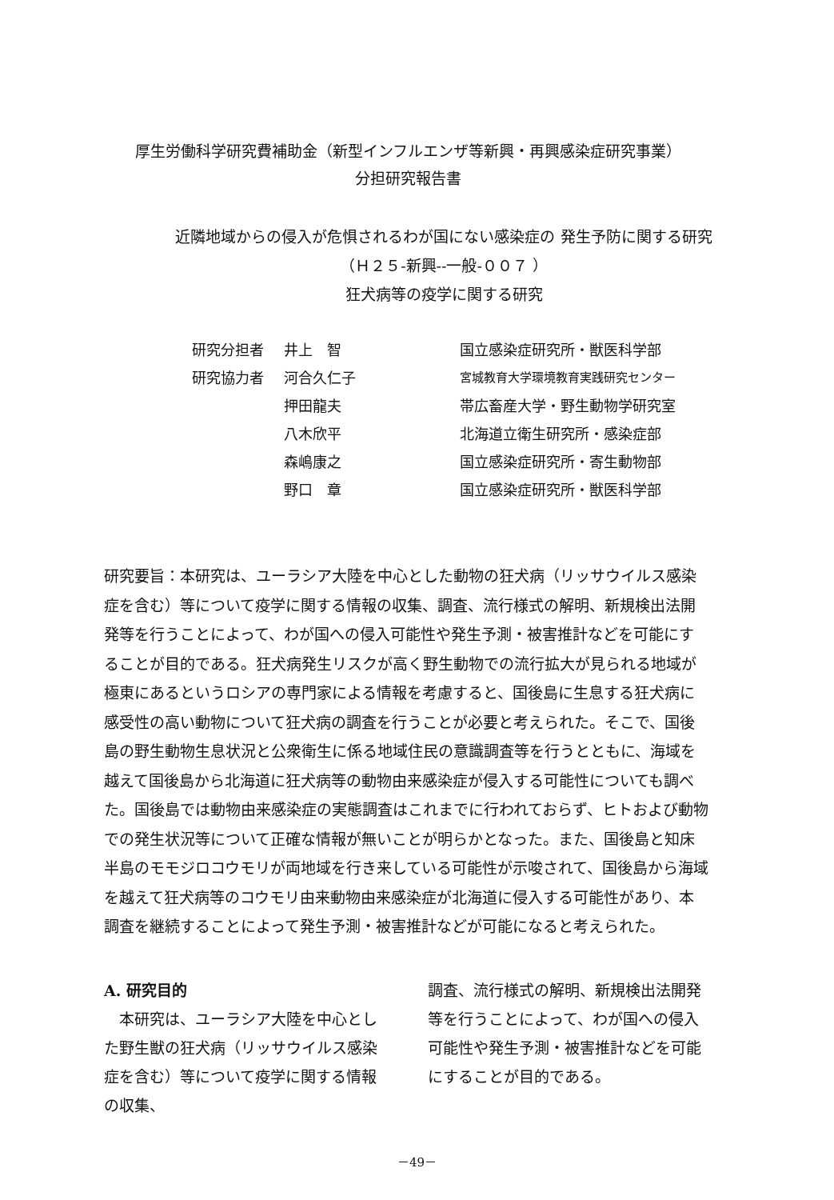厚生労働科学研究費補助金（新型インフルエンザ等新興・再興感染症研究事業）
分担研究報告書
近隣地域からの侵入が危惧されるわが国にない感染症の 発生予防に関する研究
（Ｈ２５-新興--一般-００７ ）
狂犬病等の疫学に関する研究
| 研究分担者 | 井上 智 | 国立感染症研究所・獣医科学部 |
| 研究協力者 | 河合久仁子 | 宮城教育大学環境教育実践研究センター |
| | 押田龍夫 | 帯広畜産大学・野生動物学研究室 |
| | 八木欣平 | 北海道立衛生研究所・感染症部 |
| | 森嶋康之 | 国立感染症研究所・寄生動物部 |
| | 野口 章 | 国立感染症研究所・獣医科学部 |
研究要旨：本研究は、ユーラシア大陸を中心とした動物の狂犬病（リッサウイルス感染症を含む）等について疫学に関する情報の収集、調査、流行様式の解明、新規検出法開発等を行うことによって、わが国への侵入可能性や発生予測・被害推計などを可能にすることが目的である。狂犬病発生リスクが高く野生動物での流行拡大が見られる地域が極東にあるというロシアの専門家による情報を考慮すると、国後島に生息する狂犬病に感受性の高い動物について狂犬病の調査を行うことが必要と考えられた。そこで、国後島の野生動物生息状況と公衆衛生に係る地域住民の意識調査等を行うとともに、海域を越えて国後島から北海道に狂犬病等の動物由来感染症が侵入する可能性についても調べた。国後島では動物由来感染症の実態調査はこれまでに行われておらず、ヒトおよび動物での発生状況等について正確な情報が無いことが明らかとなった。また、国後島と知床半島のモモジロコウモリが両地域を行き来している可能性が示唆されて、国後島から海域を越えて狂犬病等のコウモリ由来動物由来感染症が北海道に侵入する可能性があり、本調査を継続することによって発生予測・被害推計などが可能になると考えられた。
A. 研究目的
　本研究は、ユーラシア大陸を中心とした野生獣の狂犬病（リッサウイルス感染症を含む）等について疫学に関する情報の収集、
調査、流行様式の解明、新規検出法開発等を行うことによって、わが国への侵入可能性や発生予測・被害推計などを可能にすることが目的である。
－49－